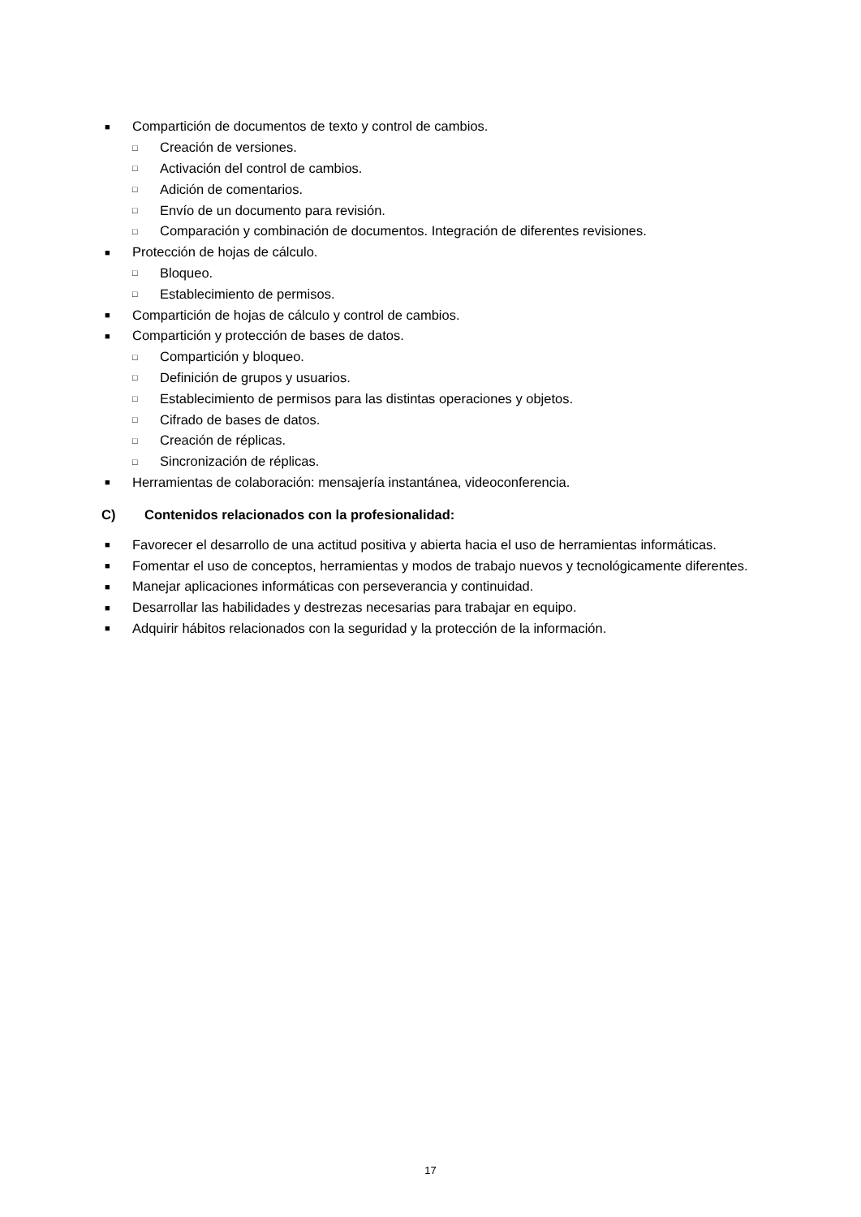■ Compartición de documentos de texto y control de cambios.
□ Creación de versiones.
□ Activación del control de cambios.
□ Adición de comentarios.
□ Envío de un documento para revisión.
□ Comparación y combinación de documentos. Integración de diferentes revisiones.
■ Protección de hojas de cálculo.
□ Bloqueo.
□ Establecimiento de permisos.
■ Compartición de hojas de cálculo y control de cambios.
■ Compartición y protección de bases de datos.
□ Compartición y bloqueo.
□ Definición de grupos y usuarios.
□ Establecimiento de permisos para las distintas operaciones y objetos.
□ Cifrado de bases de datos.
□ Creación de réplicas.
□ Sincronización de réplicas.
■ Herramientas de colaboración: mensajería instantánea, videoconferencia.
C) Contenidos relacionados con la profesionalidad:
■ Favorecer el desarrollo de una actitud positiva y abierta hacia el uso de herramientas informáticas.
■ Fomentar el uso de conceptos, herramientas y modos de trabajo nuevos y tecnológicamente diferentes.
■ Manejar aplicaciones informáticas con perseverancia y continuidad.
■ Desarrollar las habilidades y destrezas necesarias para trabajar en equipo.
■ Adquirir hábitos relacionados con la seguridad y la protección de la información.
17